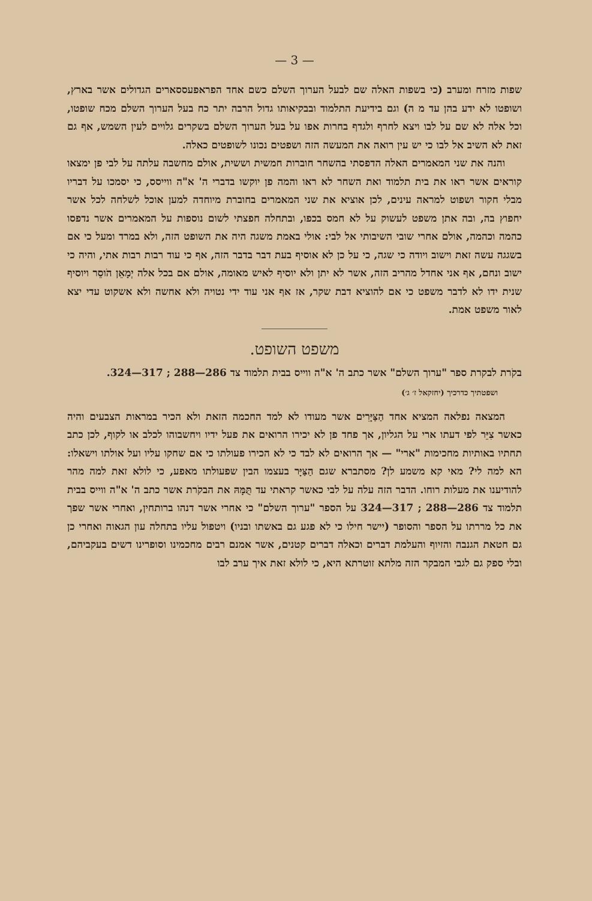— 3 —
שפות מזרח ומערב (כי בשפות האלה שם לבעל הערוך השלם כשם אחד הפראפעססארים הגדולים אשר בארץ, ושופטו לא ידע בהן עד מ ה) וגם בידיעת התלמוד ובבקיאותו גדול הרבה יתר כח בעל הערוך השלם מכח שופטו, וכל אלה לא שם על לבו ויצא לחרף ולגדף בחרות אפו על בעל הערוך השלם בשקרים גלויים לעין השמש, אף גם זאת לא השיב אל לבו כי יש עין רואה את המעשה הזה ושפטים נכונו לשופטים כאלה.
והנה את שני המאמרים האלה הדפסתי בהשחר חוברות חמשית וששית, אולם מחשבה עלתה על לבי פן ימצאו קוראים אשר ראו את בית תלמוד ואת השחר לא ראו והמה פן יוקשו בדברי ה' א"ה ווייסס, כי יסמכו על דבריו מבלי חקור ושפוט למראה עינים, לכן אוציא את שני המאמרים בחוברת מיוחדה למען אוכל לשלחה לכל אשר יחפוץ בה, ובה אתן משפט לעשוק על לא חמס בכפו, ובתחלה חפצתי לשום נוספות על המאמרים אשר נדפסו כהמה וכהמה, אולם אחרי שובי השיבותי אל לבי: אולי באמת משגה היה את השופט הזה, ולא במרד ומעל כי אם בשגגה עשה זאת וישוב ויודה כי שגה, כי על כן לא אוסיף בעת דבר בדבר הזה, אף כי עוד רבות רבות אתי, והיה כי ישוב ונחם, אף אני אחדל מהריב הזה, אשר לא יתן ולא יוסיף לאיש מאומה, אולם אם בכל אלה יְמָאֵן הֹוסֵר ויוסיף שנית ידו לא לדבר משפט כי אם להוציא דבת שקר, אז אף אני עוד ידי נטויה ולא אחשה ולא אשקוט עדי יצא לאור משפט אמת.
משפט השופט.
בקֹרת לבקרת ספר "ערוך השלם" אשר כתב ה' א"ה ווייס בבית תלמוד צד 286—288 ; 317—324.
ושפטתיך כדרכיך (יחזקאל ז׳ ג׳)
המצאה נפלאה המציא אחד הַצַּיָּרִים אשר מעודו לא למד החכמה הזאת ולא הכיר במראות הצבעים והיה כאשר צִיֵּר לפי דעתו ארי על הגליון, אך פחד פן לא יכירו הרואים את פעל ידיו ויחשבוהו לכלב או לקוף, לכן כתב תחתיו באותיות מחכימות "ארי" — אך הרואים לא לבד כי לא הכירו פעולתו כי אם שחקו עליו ועל אולתו וישאלו: הא למה לי? מאי קא משמע לן? מסתברא שגם הַצַּיָּר בעצמו הבין שפעולתו מאפע, כי לולא זאת למה מהר להודיענו את מעלות רוחו. הדבר הזה עלה על לבי כאשר קראתי עד תֻּמָּהּ את הבקֹרת אשר כתב ה' א"ה ווייס בבית תלמוד צד 286—288 ; 317—324 על הספר "ערוך השלם" כי אחרי אשר דנהו ברותחין, ואחרי אשר שפך את כל מררתו על הספר והסופר (יישר חילו כי לא פגע גם באשתו ובניו) ויטפול עליו בתחלה עון הגאוה ואחרי כן גם חטאת הגנבה והזיוף והעלמת דברים וכאלה דברים קטנים, אשר אמנם רבים מחכמינו וסופרינו דשים בעקביהם, ובלי ספק גם לגבי המבקר הזה מלתא זוטרתא היא, כי לולא זאת איך ערב לבו